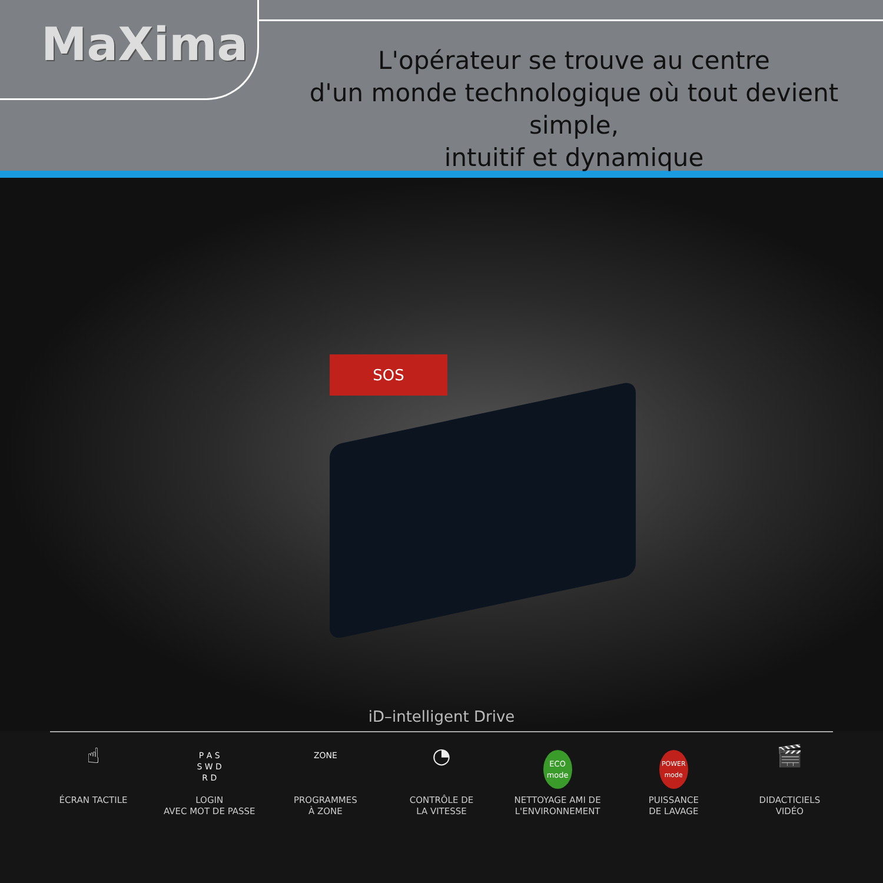MaXima
L'opérateur se trouve au centre
d'un monde technologique où tout devient simple,
intuitif et dynamique
SOS
iD–intelligent Drive
☝
ÉCRAN TACTILE
P A S
S W D
R D
LOGIN
AVEC MOT DE PASSE
ZONE
PROGRAMMES
À ZONE
◔
CONTRÔLE DE
LA VITESSE
ECO
mode
NETTOYAGE AMI DE
L'ENVIRONNEMENT
POWER
mode
PUISSANCE
DE LAVAGE
🎬
DIDACTICIELS
VIDÉO